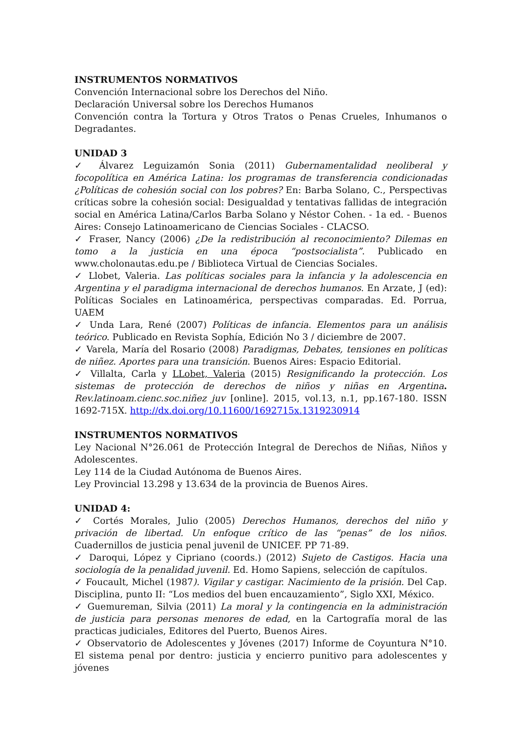INSTRUMENTOS NORMATIVOS
Convención Internacional sobre los Derechos del Niño.
Declaración Universal sobre los Derechos Humanos
Convención contra la Tortura y Otros Tratos o Penas Crueles, Inhumanos o Degradantes.
UNIDAD 3
✓ Álvarez Leguizamón Sonia (2011) Gubernamentalidad neoliberal y focopolítica en América Latina: los programas de transferencia condicionadas ¿Políticas de cohesión social con los pobres? En: Barba Solano, C., Perspectivas críticas sobre la cohesión social: Desigualdad y tentativas fallidas de integración social en América Latina/Carlos Barba Solano y Néstor Cohen. - 1a ed. - Buenos Aires: Consejo Latinoamericano de Ciencias Sociales - CLACSO.
✓ Fraser, Nancy (2006) ¿De la redistribución al reconocimiento? Dilemas en tomo a la justicia en una época “postsocialista”. Publicado en www.cholonautas.edu.pe / Biblioteca Virtual de Ciencias Sociales.
✓ Llobet, Valeria. Las políticas sociales para la infancia y la adolescencia en Argentina y el paradigma internacional de derechos humanos. En Arzate, J (ed): Políticas Sociales en Latinoamérica, perspectivas comparadas. Ed. Porrua, UAEM
✓ Unda Lara, René (2007) Políticas de infancia. Elementos para un análisis teórico. Publicado en Revista Sophía, Edición No 3 / diciembre de 2007.
✓ Varela, María del Rosario (2008) Paradigmas, Debates, tensiones en políticas de niñez. Aportes para una transición. Buenos Aires: Espacio Editorial.
✓ Villalta, Carla y LLobet, Valeria (2015) Resignificando la protección. Los sistemas de protección de derechos de niños y niñas en Argentina. Rev.latinoam.cienc.soc.niñez juv [online]. 2015, vol.13, n.1, pp.167-180. ISSN 1692-715X. http://dx.doi.org/10.11600/1692715x.1319230914
INSTRUMENTOS NORMATIVOS
Ley Nacional N°26.061 de Protección Integral de Derechos de Niñas, Niños y Adolescentes.
Ley 114 de la Ciudad Autónoma de Buenos Aires.
Ley Provincial 13.298 y 13.634 de la provincia de Buenos Aires.
UNIDAD 4:
✓ Cortés Morales, Julio (2005) Derechos Humanos, derechos del niño y privación de libertad. Un enfoque crítico de las “penas” de los niños. Cuadernillos de justicia penal juvenil de UNICEF. PP 71-89.
✓ Daroqui, López y Cipriano (coords.) (2012) Sujeto de Castigos. Hacia una sociología de la penalidad juvenil. Ed. Homo Sapiens, selección de capítulos.
✓ Foucault, Michel (1987). Vigilar y castigar. Nacimiento de la prisión. Del Cap. Disciplina, punto II: “Los medios del buen encauzamiento”, Siglo XXI, México.
✓ Guemureman, Silvia (2011) La moral y la contingencia en la administración de justicia para personas menores de edad, en la Cartografía moral de las practicas judiciales, Editores del Puerto, Buenos Aires.
✓ Observatorio de Adolescentes y Jóvenes (2017) Informe de Coyuntura N°10. El sistema penal por dentro: justicia y encierro punitivo para adolescentes y jóvenes